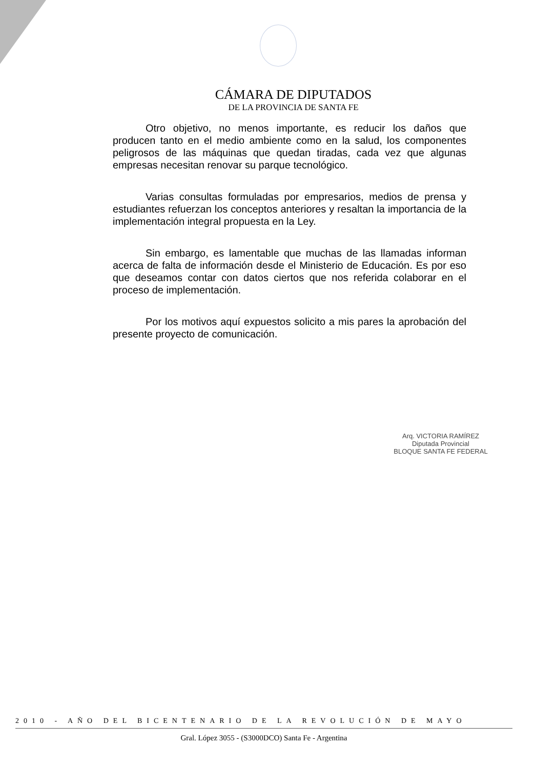CÁMARA DE DIPUTADOS
DE LA PROVINCIA DE SANTA FE
Otro objetivo, no menos importante, es reducir los daños que producen tanto en el medio ambiente como en la salud, los componentes peligrosos de las máquinas que quedan tiradas, cada vez que algunas empresas necesitan renovar su parque tecnológico.
Varias consultas formuladas por empresarios, medios de prensa y estudiantes refuerzan los conceptos anteriores y resaltan la importancia de la implementación integral propuesta en la Ley.
Sin embargo, es lamentable que muchas de las llamadas informan acerca de falta de información desde el Ministerio de Educación. Es por eso que deseamos contar con datos ciertos que nos referida colaborar en el proceso de implementación.
Por los motivos aquí expuestos solicito a mis pares la aprobación del presente proyecto de comunicación.
Arq. VICTORIA RAMÍREZ
Diputada Provincial
BLOQUE SANTA FE FEDERAL
2010 - AÑO DEL BICENTENARIO DE LA REVOLUCIÓN DE MAYO
Gral. López 3055 - (S3000DCO) Santa Fe - Argentina